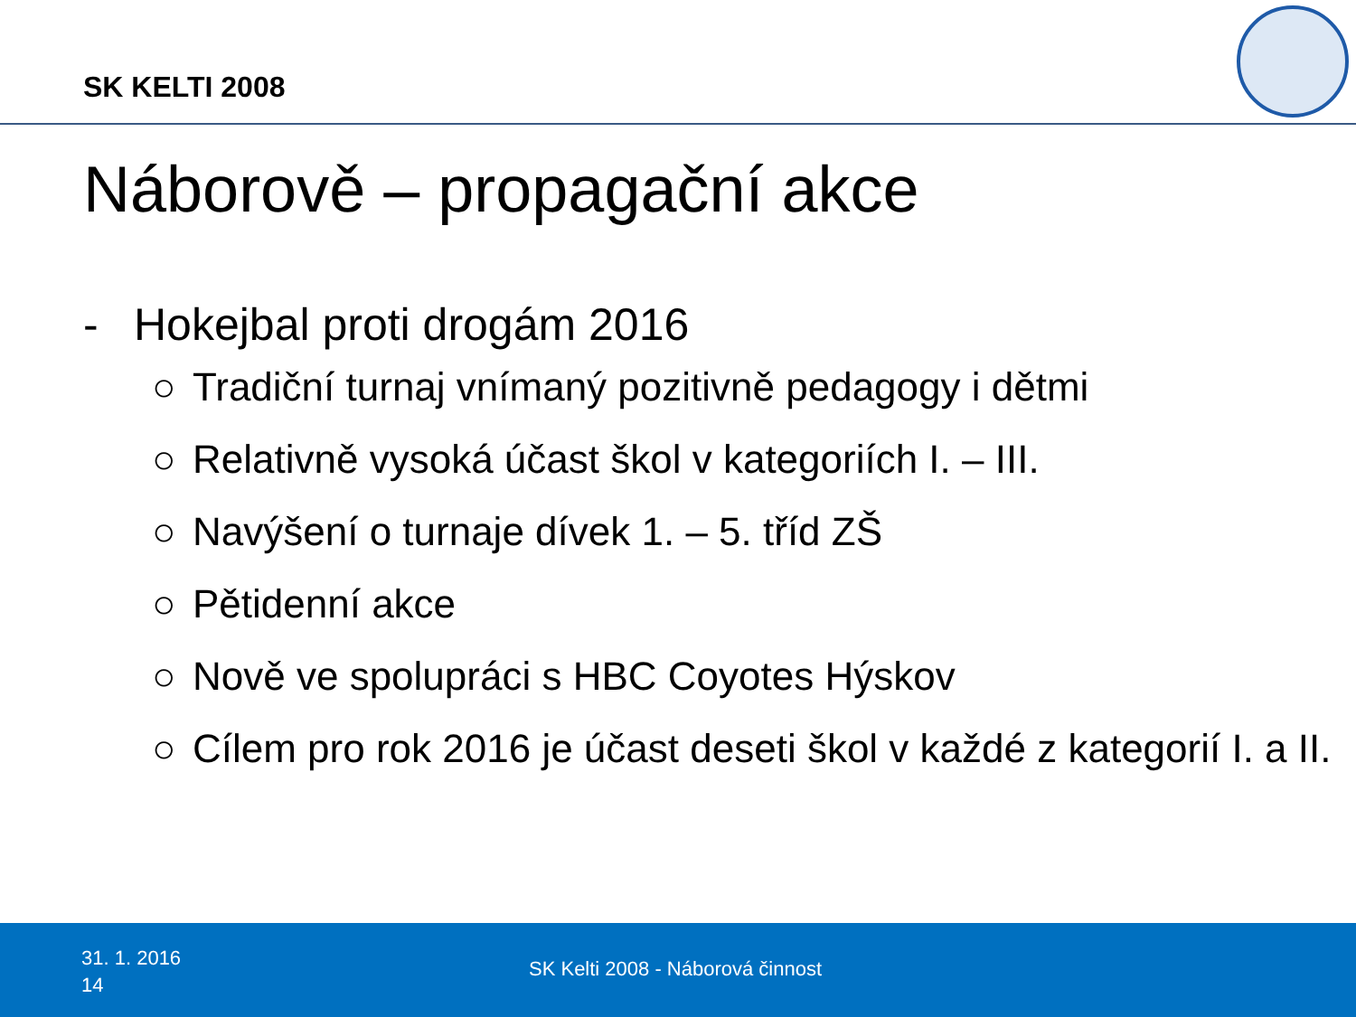SK KELTI 2008
Náborově – propagační akce
- Hokejbal proti drogám 2016
○ Tradiční turnaj vnímaný pozitivně pedagogy i dětmi
○ Relativně vysoká účast škol v kategoriích I. – III.
○ Navýšení o turnaje dívek 1. – 5. tříd ZŠ
○ Pětidenní akce
○ Nově ve spolupráci s HBC Coyotes Hýskov
○ Cílem pro rok 2016 je účast deseti škol v každé z kategorií I. a II.
31. 1. 2016
14
SK Kelti 2008 - Náborová činnost